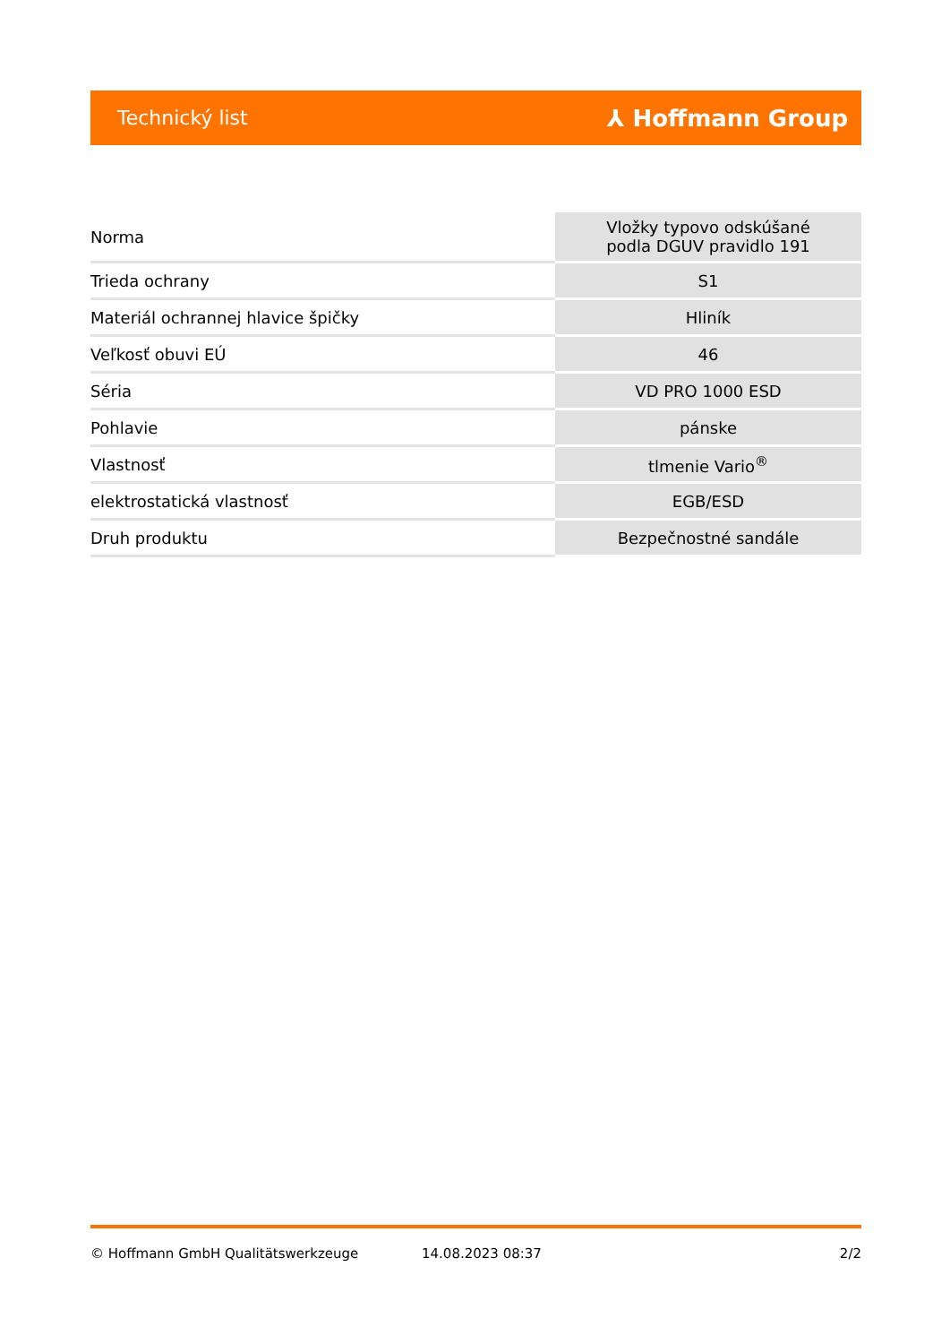Technický list ⅄ Hoffmann Group
| Norma | Vložky typovo odskúšané podla DGUV pravidlo 191 |
| Trieda ochrany | S1 |
| Materiál ochrannej hlavice špičky | Hliník |
| Veľkosť obuvi EÚ | 46 |
| Séria | VD PRO 1000 ESD |
| Pohlavie | pánske |
| Vlastnosť | tlmenie Vario<sup>®</sup> |
| elektrostatická vlastnosť | EGB/ESD |
| Druh produktu | Bezpečnostné sandále |
© Hoffmann GmbH Qualitätswerkzeuge 14.08.2023 08:37 2/2